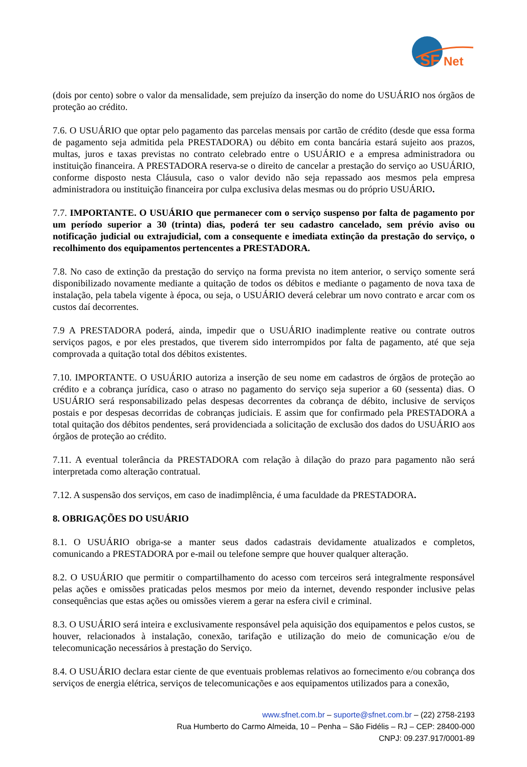SF
Net
(dois por cento) sobre o valor da mensalidade, sem prejuízo da inserção do nome do USUÁRIO nos órgãos de proteção ao crédito.
7.6. O USUÁRIO que optar pelo pagamento das parcelas mensais por cartão de crédito (desde que essa forma de pagamento seja admitida pela PRESTADORA) ou débito em conta bancária estará sujeito aos prazos, multas, juros e taxas previstas no contrato celebrado entre o USUÁRIO e a empresa administradora ou instituição financeira. A PRESTADORA reserva-se o direito de cancelar a prestação do serviço ao USUÁRIO, conforme disposto nesta Cláusula, caso o valor devido não seja repassado aos mesmos pela empresa administradora ou instituição financeira por culpa exclusiva delas mesmas ou do próprio USUÁRIO.
7.7. IMPORTANTE. O USUÁRIO que permanecer com o serviço suspenso por falta de pagamento por um período superior a 30 (trinta) dias, poderá ter seu cadastro cancelado, sem prévio aviso ou notificação judicial ou extrajudicial, com a consequente e imediata extinção da prestação do serviço, o recolhimento dos equipamentos pertencentes a PRESTADORA.
7.8. No caso de extinção da prestação do serviço na forma prevista no item anterior, o serviço somente será disponibilizado novamente mediante a quitação de todos os débitos e mediante o pagamento de nova taxa de instalação, pela tabela vigente à época, ou seja, o USUÁRIO deverá celebrar um novo contrato e arcar com os custos daí decorrentes.
7.9 A PRESTADORA poderá, ainda, impedir que o USUÁRIO inadimplente reative ou contrate outros serviços pagos, e por eles prestados, que tiverem sido interrompidos por falta de pagamento, até que seja comprovada a quitação total dos débitos existentes.
7.10. IMPORTANTE. O USUÁRIO autoriza a inserção de seu nome em cadastros de órgãos de proteção ao crédito e a cobrança jurídica, caso o atraso no pagamento do serviço seja superior a 60 (sessenta) dias. O USUÁRIO será responsabilizado pelas despesas decorrentes da cobrança de débito, inclusive de serviços postais e por despesas decorridas de cobranças judiciais. E assim que for confirmado pela PRESTADORA a total quitação dos débitos pendentes, será providenciada a solicitação de exclusão dos dados do USUÁRIO aos órgãos de proteção ao crédito.
7.11. A eventual tolerância da PRESTADORA com relação à dilação do prazo para pagamento não será interpretada como alteração contratual.
7.12. A suspensão dos serviços, em caso de inadimplência, é uma faculdade da PRESTADORA.
8. OBRIGAÇÕES DO USUÁRIO
8.1. O USUÁRIO obriga-se a manter seus dados cadastrais devidamente atualizados e completos, comunicando a PRESTADORA por e-mail ou telefone sempre que houver qualquer alteração.
8.2. O USUÁRIO que permitir o compartilhamento do acesso com terceiros será integralmente responsável pelas ações e omissões praticadas pelos mesmos por meio da internet, devendo responder inclusive pelas consequências que estas ações ou omissões vierem a gerar na esfera civil e criminal.
8.3. O USUÁRIO será inteira e exclusivamente responsável pela aquisição dos equipamentos e pelos custos, se houver, relacionados à instalação, conexão, tarifação e utilização do meio de comunicação e/ou de telecomunicação necessários à prestação do Serviço.
8.4. O USUÁRIO declara estar ciente de que eventuais problemas relativos ao fornecimento e/ou cobrança dos serviços de energia elétrica, serviços de telecomunicações e aos equipamentos utilizados para a conexão,
www.sfnet.com.br – suporte@sfnet.com.br – (22) 2758-2193
Rua Humberto do Carmo Almeida, 10 – Penha – São Fidélis – RJ – CEP: 28400-000
CNPJ: 09.237.917/0001-89